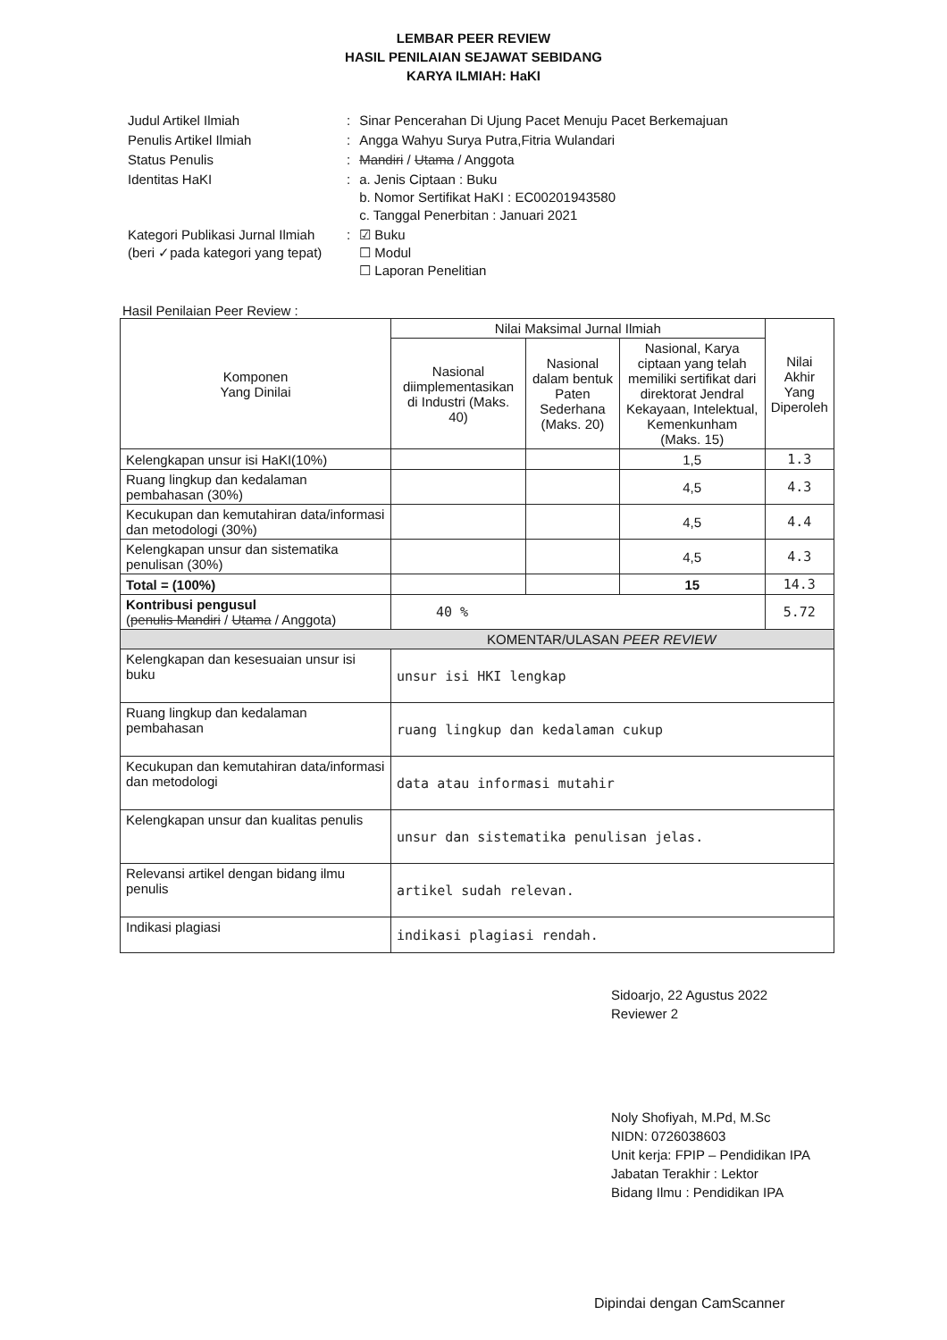LEMBAR PEER REVIEW
HASIL PENILAIAN SEJAWAT SEBIDANG
KARYA ILMIAH: HaKI
| Judul Artikel Ilmiah | : | Sinar Pencerahan Di Ujung Pacet Menuju Pacet Berkemajuan |
| Penulis Artikel Ilmiah | : | Angga Wahyu Surya Putra,Fitria Wulandari |
| Status Penulis | : | Mandiri / Utama / Anggota |
| Identitas HaKI | : | a. Jenis Ciptaan : Buku b. Nomor Sertifikat HaKI : EC00201943580 c. Tanggal Penerbitan : Januari 2021 |
| Kategori Publikasi Jurnal Ilmiah (beri ✓pada kategori yang tepat) | : | ☑ Buku ☐ Modul ☐ Laporan Penelitian |
Hasil Penilaian Peer Review :
| Komponen Yang Dinilai | Nilai Maksimal Jurnal Ilmiah | | | Nilai Akhir Yang Diperoleh |
| | Nasional diimplementasikan di Industri (Maks. 40) | Nasional dalam bentuk Paten Sederhana (Maks. 20) | Nasional, Karya ciptaan yang telah memiliki sertifikat dari direktorat Jendral Kekayaan, Intelektual, Kemenkunham (Maks. 15) | |
| Kelengkapan unsur isi HaKI(10%) | | | 1,5 | 1.3 |
| Ruang lingkup dan kedalaman pembahasan (30%) | | | 4,5 | 4.3 |
| Kecukupan dan kemutahiran data/informasi dan metodologi (30%) | | | 4,5 | 4.4 |
| Kelengkapan unsur dan sistematika penulisan (30%) | | | 4,5 | 4.3 |
| Total = (100%) | | | 15 | 14.3 |
| Kontribusi pengusul ( penulis Mandiri / Utama / Anggota) | 40 % | | | 5.72 |
| KOMENTAR/ULASAN PEER REVIEW | | | | |
| Kelengkapan dan kesesuaian unsur isi buku | unsur isi HKI lengkap | | | |
| Ruang lingkup dan kedalaman pembahasan | ruang lingkup dan kedalaman cukup | | | |
| Kecukupan dan kemutahiran data/informasi dan metodologi | data atau informasi mutahir | | | |
| Kelengkapan unsur dan kualitas penulis | unsur dan sistematika penulisan jelas. | | | |
| Relevansi artikel dengan bidang ilmu penulis | artikel sudah relevan. | | | |
| Indikasi plagiasi | indikasi plagiasi rendah. | | | |
Sidoarjo, 22 Agustus 2022
Reviewer 2
Noly Shofiyah, M.Pd, M.Sc
NIDN: 0726038603
Unit kerja: FPIP – Pendidikan IPA
Jabatan Terakhir : Lektor
Bidang Ilmu : Pendidikan IPA
Dipindai dengan CamScanner